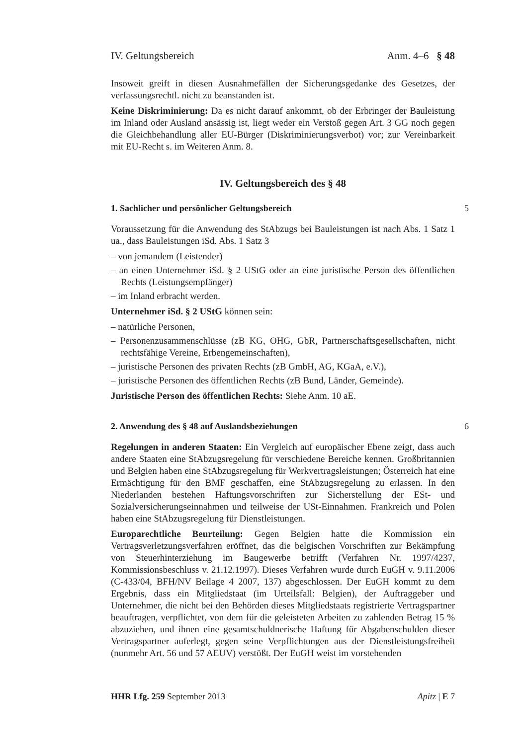IV. Geltungsbereich Anm. 4–6 § 48
Insoweit greift in diesen Ausnahmefällen der Sicherungsgedanke des Gesetzes, der verfassungsrechtl. nicht zu beanstanden ist.
Keine Diskriminierung: Da es nicht darauf ankommt, ob der Erbringer der Bauleistung im Inland oder Ausland ansässig ist, liegt weder ein Verstoß gegen Art. 3 GG noch gegen die Gleichbehandlung aller EU-Bürger (Diskriminierungsverbot) vor; zur Vereinbarkeit mit EU-Recht s. im Weiteren Anm. 8.
IV. Geltungsbereich des § 48
1. Sachlicher und persönlicher Geltungsbereich 5
Voraussetzung für die Anwendung des StAbzugs bei Bauleistungen ist nach Abs. 1 Satz 1 ua., dass Bauleistungen iSd. Abs. 1 Satz 3
– von jemandem (Leistender)
– an einen Unternehmer iSd. § 2 UStG oder an eine juristische Person des öffentlichen Rechts (Leistungsempfänger)
– im Inland erbracht werden.
Unternehmer iSd. § 2 UStG können sein:
– natürliche Personen,
– Personenzusammenschlüsse (zB KG, OHG, GbR, Partnerschaftsgesellschaften, nicht rechtsfähige Vereine, Erbengemeinschaften),
– juristische Personen des privaten Rechts (zB GmbH, AG, KGaA, e.V.),
– juristische Personen des öffentlichen Rechts (zB Bund, Länder, Gemeinde).
Juristische Person des öffentlichen Rechts: Siehe Anm. 10 aE.
2. Anwendung des § 48 auf Auslandsbeziehungen 6
Regelungen in anderen Staaten: Ein Vergleich auf europäischer Ebene zeigt, dass auch andere Staaten eine StAbzugsregelung für verschiedene Bereiche kennen. Großbritannien und Belgien haben eine StAbzugsregelung für Werkvertragsleistungen; Österreich hat eine Ermächtigung für den BMF geschaffen, eine StAbzugsregelung zu erlassen. In den Niederlanden bestehen Haftungsvorschriften zur Sicherstellung der ESt- und Sozialversicherungseinnahmen und teilweise der USt-Einnahmen. Frankreich und Polen haben eine StAbzugsregelung für Dienstleistungen.
Europarechtliche Beurteilung: Gegen Belgien hatte die Kommission ein Vertragsverletzungsverfahren eröffnet, das die belgischen Vorschriften zur Bekämpfung von Steuerhinterziehung im Baugewerbe betrifft (Verfahren Nr. 1997/4237, Kommissionsbeschluss v. 21.12.1997). Dieses Verfahren wurde durch EuGH v. 9.11.2006 (C-433/04, BFH/NV Beilage 4 2007, 137) abgeschlossen. Der EuGH kommt zu dem Ergebnis, dass ein Mitgliedstaat (im Urteilsfall: Belgien), der Auftraggeber und Unternehmer, die nicht bei den Behörden dieses Mitgliedstaats registrierte Vertragspartner beauftragen, verpflichtet, von dem für die geleisteten Arbeiten zu zahlenden Betrag 15 % abzuziehen, und ihnen eine gesamtschuldnerische Haftung für Abgabenschulden dieser Vertragspartner auferlegt, gegen seine Verpflichtungen aus der Dienstleistungsfreiheit (nunmehr Art. 56 und 57 AEUV) verstößt. Der EuGH weist im vorstehenden
HHR Lfg. 259 September 2013 Apitz | E 7